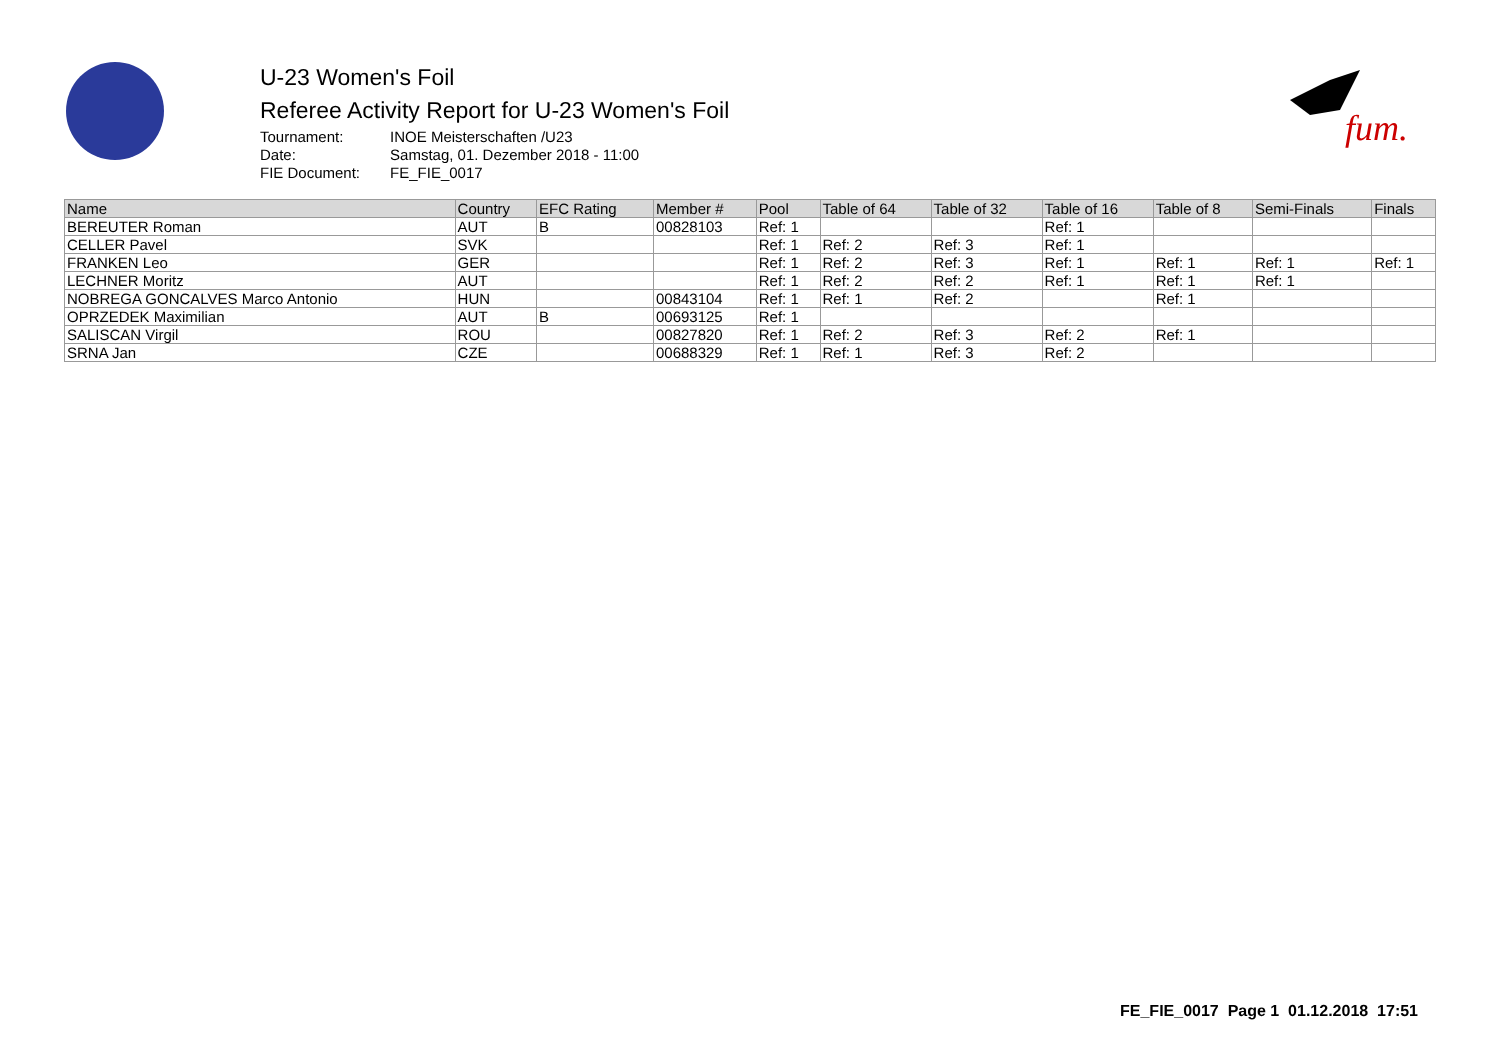fum.
U-23 Women's Foil
Referee Activity Report for U-23 Women's Foil
| Tournament: | INOE Meisterschaften /U23 |
| Date: | Samstag, 01. Dezember 2018 - 11:00 |
| FIE Document: | FE_FIE_0017 |
| Name | Country | EFC Rating | Member # | Pool | Table of 64 | Table of 32 | Table of 16 | Table of 8 | Semi-Finals | Finals |
| --- | --- | --- | --- | --- | --- | --- | --- | --- | --- | --- |
| BEREUTER Roman | AUT | B | 00828103 | Ref: 1 | | | Ref: 1 | | | |
| CELLER Pavel | SVK | | | Ref: 1 | Ref: 2 | Ref: 3 | Ref: 1 | | | |
| FRANKEN Leo | GER | | | Ref: 1 | Ref: 2 | Ref: 3 | Ref: 1 | Ref: 1 | Ref: 1 | Ref: 1 |
| LECHNER Moritz | AUT | | | Ref: 1 | Ref: 2 | Ref: 2 | Ref: 1 | Ref: 1 | Ref: 1 | |
| NOBREGA GONCALVES Marco Antonio | HUN | | 00843104 | Ref: 1 | Ref: 1 | Ref: 2 | | Ref: 1 | | |
| OPRZEDEK Maximilian | AUT | B | 00693125 | Ref: 1 | | | | | | |
| SALISCAN Virgil | ROU | | 00827820 | Ref: 1 | Ref: 2 | Ref: 3 | Ref: 2 | Ref: 1 | | |
| SRNA Jan | CZE | | 00688329 | Ref: 1 | Ref: 1 | Ref: 3 | Ref: 2 | | | |
FE_FIE_0017 Page 1 01.12.2018 17:51